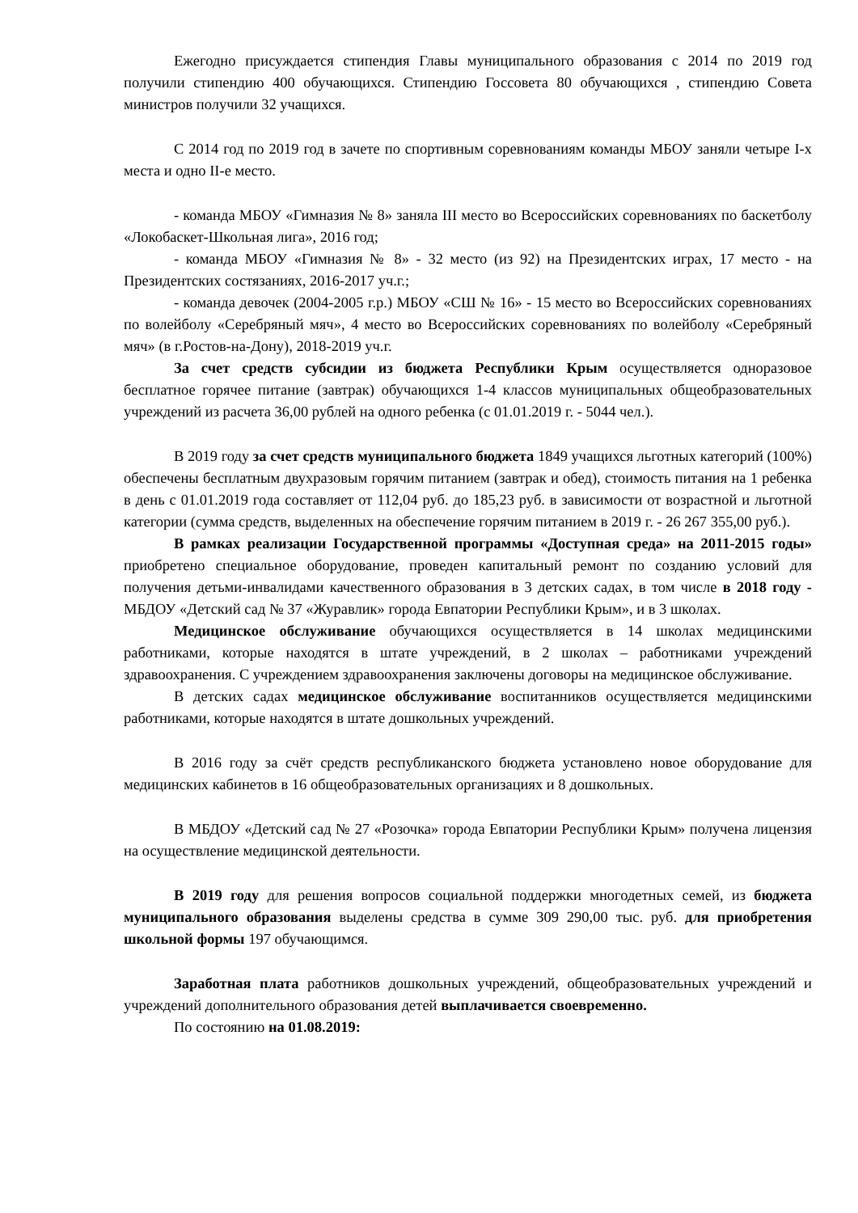Ежегодно присуждается стипендия Главы муниципального образования с 2014 по 2019 год получили стипендию 400 обучающихся. Стипендию Госсовета 80 обучающихся , стипендию Совета министров получили 32 учащихся.
С 2014 год по 2019 год в зачете по спортивным соревнованиям команды МБОУ заняли четыре I-х места и одно II-е место.
- команда МБОУ «Гимназия № 8» заняла III место во Всероссийских соревнованиях по баскетболу «Локобаскет-Школьная лига», 2016 год;
- команда МБОУ «Гимназия № 8» - 32 место (из 92) на Президентских играх, 17 место - на Президентских состязаниях, 2016-2017 уч.г.;
- команда девочек (2004-2005 г.р.) МБОУ «СШ № 16» - 15 место во Всероссийских соревнованиях по волейболу «Серебряный мяч», 4 место во Всероссийских соревнованиях по волейболу «Серебряный мяч» (в г.Ростов-на-Дону), 2018-2019 уч.г.
За счет средств субсидии из бюджета Республики Крым осуществляется одноразовое бесплатное горячее питание (завтрак) обучающихся 1-4 классов муниципальных общеобразовательных учреждений из расчета 36,00 рублей на одного ребенка (с 01.01.2019 г. - 5044 чел.).
В 2019 году за счет средств муниципального бюджета 1849 учащихся льготных категорий (100%) обеспечены бесплатным двухразовым горячим питанием (завтрак и обед), стоимость питания на 1 ребенка в день с 01.01.2019 года составляет от 112,04 руб. до 185,23 руб. в зависимости от возрастной и льготной категории (сумма средств, выделенных на обеспечение горячим питанием в 2019 г. - 26 267 355,00 руб.).
В рамках реализации Государственной программы «Доступная среда» на 2011-2015 годы» приобретено специальное оборудование, проведен капитальный ремонт по созданию условий для получения детьми-инвалидами качественного образования в 3 детских садах, в том числе в 2018 году - МБДОУ «Детский сад № 37 «Журавлик» города Евпатории Республики Крым», и в 3 школах.
Медицинское обслуживание обучающихся осуществляется в 14 школах медицинскими работниками, которые находятся в штате учреждений, в 2 школах – работниками учреждений здравоохранения. С учреждением здравоохранения заключены договоры на медицинское обслуживание.
В детских садах медицинское обслуживание воспитанников осуществляется медицинскими работниками, которые находятся в штате дошкольных учреждений.
В 2016 году за счёт средств республиканского бюджета установлено новое оборудование для медицинских кабинетов в 16 общеобразовательных организациях и 8 дошкольных.
В МБДОУ «Детский сад № 27 «Розочка» города Евпатории Республики Крым» получена лицензия на осуществление медицинской деятельности.
В 2019 году для решения вопросов социальной поддержки многодетных семей, из бюджета муниципального образования выделены средства в сумме 309 290,00 тыс. руб. для приобретения школьной формы 197 обучающимся.
Заработная плата работников дошкольных учреждений, общеобразовательных учреждений и учреждений дополнительного образования детей выплачивается своевременно.
По состоянию на 01.08.2019: